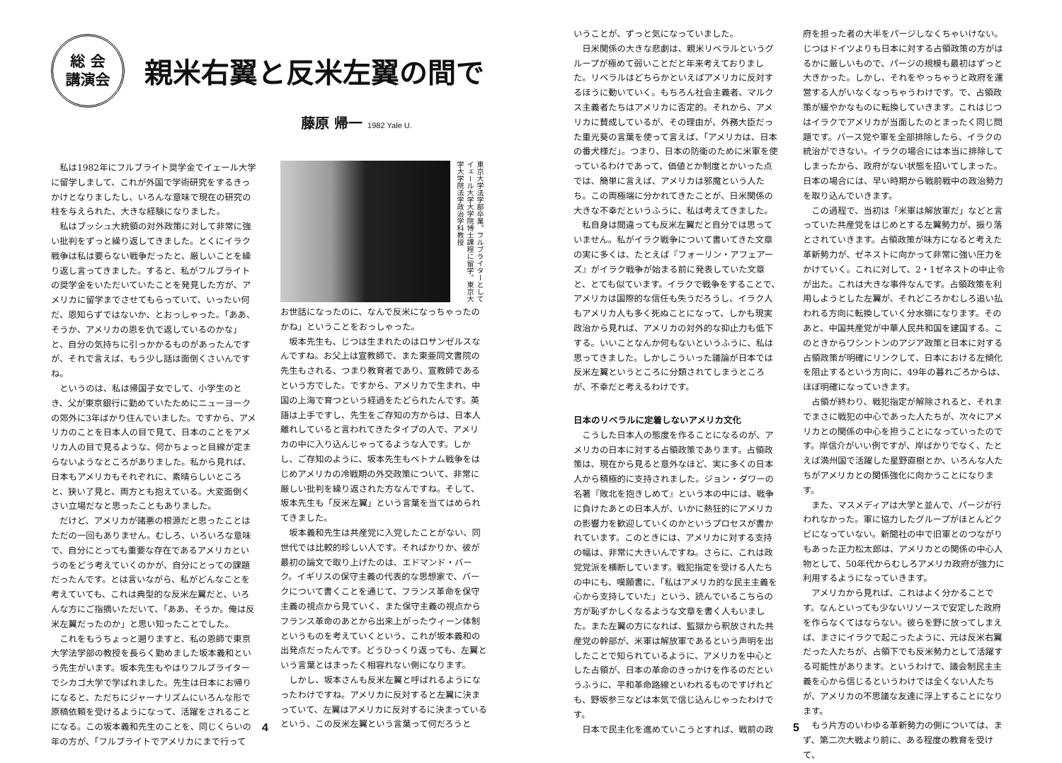総 会
講演会
親米右翼と反米左翼の間で
藤原 帰一 1982 Yale U.
私は1982年にフルブライト奨学金でイェール大学に留学しまして、これが外国で学術研究をするきっかけとなりましたし、いろんな意味で現在の研究の柱を与えられた、大きな経験になりました。
私はブッシュ大統領の対外政策に対して非常に強い批判をずっと繰り返してきました。とくにイラク戦争は私は要らない戦争だったと、厳しいことを繰り返し言ってきました。すると、私がフルブライトの奨学金をいただいていたことを発見した方が、アメリカに留学までさせてもらっていて、いったい何だ、恩知らずではないか、とおっしゃった。「ああ、そうか、アメリカの恩を仇で返しているのかな」と、自分の気持ちに引っかかるものがあったんですが、それで言えば、もう少し話は面倒くさいんですね。
というのは、私は帰国子女でして、小学生のとき、父が東京銀行に勤めていたためにニューヨークの郊外に3年ばかり住んでいました。ですから、アメリカのことを日本人の目で見て、日本のことをアメリカ人の目で見るような、何かちょっと目線が定まらないようなところがありました。私から見れば、日本もアメリカもそれぞれに、素晴らしいところと、狭い了見と、両方とも抱えている。大変面倒くさい立場だなと思ったこともありました。
だけど、アメリカが諸悪の根源だと思ったことはただの一回もありません。むしろ、いろいろな意味で、自分にとっても重要な存在であるアメリカというのをどう考えていくのかが、自分にとっての課題だったんです。とは言いながら、私がどんなことを考えていても、これは典型的な反米左翼だと、いろんな方にご指摘いただいて、「ああ、そうか。俺は反米左翼だったのか」と思い知ったことでした。
これをもうちょっと遡りますと、私の恩師で東京大学法学部の教授を長らく勤めました坂本義和という先生がいます。坂本先生もやはりフルブライターでシカゴ大学で学ばれました。先生は日本にお帰りになると、ただちにジャーナリズムにいろんな形で原稿依頼を受けるようになって、活躍をされることになる。この坂本義和先生のことを、同じくらいの年の方が、「フルブライトでアメリカにまで行って
東京大学法学部卒業。フルブライターとしてイェール大学大学院博士課程に留学。東京大学大学院法学政治学科教授
お世話になったのに、なんで反米になっちゃったのかね」ということをおっしゃった。
坂本先生も、じつは生まれたのはロサンゼルスなんですね。お父上は宣教師で、また東亜同文書院の先生もされる、つまり教育者であり、宣教師であるという方でした。ですから、アメリカで生まれ、中国の上海で育つという経過をたどられたんです。英語は上手ですし、先生をご存知の方からは、日本人離れしていると言われてきたタイプの人で、アメリカの中に入り込んじゃってるような人です。しかし、ご存知のように、坂本先生もベトナム戦争をはじめアメリカの冷戦期の外交政策について、非常に厳しい批判を繰り返された方なんですね。そして、坂本先生も「反米左翼」という言葉を当てはめられてきました。
坂本義和先生は共産党に入党したことがない、同世代では比較的珍しい人です。そればかりか、彼が最初の論文で取り上げたのは、エドマンド・バーク。イギリスの保守主義の代表的な思想家で、バークについて書くことを通じて、フランス革命を保守主義の視点から見ていく、また保守主義の視点からフランス革命のあとから出来上がったウィーン体制というものを考えていくという、これが坂本義和の出発点だったんです。どうひっくり返っても、左翼という言葉とはまったく相容れない側になります。
しかし、坂本さんも反米左翼と呼ばれるようになったわけですね。アメリカに反対すると左翼に決まっていて、左翼はアメリカに反対するに決まっているという、この反米左翼という言葉って何だろうと
4
いうことが、ずっと気になっていました。
日米関係の大きな悲劇は、親米リベラルというグループが極めて弱いことだと年来考えておりました。リベラルはどちらかといえばアメリカに反対するほうに動いていく。もちろん社会主義者、マルクス主義者たちはアメリカに否定的。それから、アメリカに賛成しているが、その理由が、外務大臣だった重光葵の言葉を使って言えば、「アメリカは、日本の番犬様だ」。つまり、日本の防衛のために米軍を使っているわけであって、価値とか制度とかいった点では、簡単に言えば、アメリカは邪魔という人たち。この両極端に分かれてきたことが、日米関係の大きな不幸だというふうに、私は考えてきました。
私自身は間違っても反米左翼だと自分では思っていません。私がイラク戦争について書いてきた文章の実に多くは、たとえば『フォーリン・アフェアーズ』がイラク戦争が始まる前に発表していた文章と、とても似ています。イラクで戦争をすることで、アメリカは国際的な信任も失うだろうし、イラク人もアメリカ人も多く死ぬことになって、しかも現実政治から見れば、アメリカの対外的な抑止力も低下する。いいことなんか何もないというふうに、私は思ってきました。しかしこういった議論が日本では反米左翼というところに分類されてしまうところが、不幸だと考えるわけです。
日本のリベラルに定着しないアメリカ文化
こうした日本人の態度を作ることになるのが、アメリカの日本に対する占領政策であります。占領政策は、現在から見ると意外なほど、実に多くの日本人から積極的に支持されました。ジョン・ダワーの名著『敗北を抱きしめて』という本の中には、戦争に負けたあとの日本人が、いかに熱狂的にアメリカの影響力を歓迎していくのかというプロセスが書かれています。このときには、アメリカに対する支持の幅は、非常に大きいんですね。さらに、これは政党党派を横断しています。戦犯指定を受ける人たちの中にも、嘆願書に、「私はアメリカ的な民主主義を心から支持していた」という、読んでいるこちらの方が恥ずかしくなるような文章を書く人もいました。また左翼の方になれば、監獄から釈放された共産党の幹部が、米軍は解放軍であるという声明を出したことで知られているように、アメリカを中心とした占領が、日本の革命のきっかけを作るのだというふうに、平和革命路線といわれるものですけれども、野坂参三などは本気で信じ込んじゃったわけです。
日本で民主化を進めていこうとすれば、戦前の政
府を担った者の大半をパージしなくちゃいけない。じつはドイツよりも日本に対する占領政策の方がはるかに厳しいもので、パージの規模も最初はずっと大きかった。しかし、それをやっちゃうと政府を運営する人がいなくなっちゃうわけです。で、占領政策が緩やかなものに転換していきます。これはじつはイラクでアメリカが当面したのとまったく同じ問題です。バース党や軍を全部排除したら、イラクの統治ができない。イラクの場合には本当に排除してしまったから、政府がない状態を招いてしまった。日本の場合には、早い時期から戦前戦中の政治勢力を取り込んでいきます。
この過程で、当初は「米軍は解放軍だ」などと言っていた共産党をはじめとする左翼勢力が、振り落とされていきます。占領政策が味方になると考えた革新勢力が、ゼネストに向かって非常に強い圧力をかけていく。これに対して、2・1ゼネストの中止令が出た。これは大きな事件なんです。占領政策を利用しようとした左翼が、それどころかむしろ追い払われる方向に転換していく分水嶺になります。そのあと、中国共産党が中華人民共和国を建国する。このときからワシントンのアジア政策と日本に対する占領政策が明確にリンクして、日本における左傾化を阻止するという方向に、49年の暮れごろからは、ほぼ明確になっていきます。
占領が終わり、戦犯指定が解除されると、それまでまさに戦犯の中心であった人たちが、次々にアメリカとの関係の中心を担うことになっていったのです。岸信介がいい例ですが、岸ばかりでなく、たとえば満州国で活躍した星野直樹とか、いろんな人たちがアメリカとの関係強化に向かうことになります。
また、マスメディアは大学と並んで、パージが行われなかった。軍に協力したグループがほとんどクビになっていない。新聞社の中で旧軍とのつながりもあった正力松太郎は、アメリカとの関係の中心人物として、50年代からむしろアメリカ政府が強力に利用するようになっていきます。
アメリカから見れば、これはよく分かることです。なんといっても少ないリソースで安定した政府を作らなくてはならない。彼らを野に放ってしまえば、まさにイラクで起こったように、元は反米右翼だった人たちが、占領下でも反米勢力として活躍する可能性があります。というわけで、議会制民主主義を心から信じるというわけでは全くない人たちが、アメリカの不思議な友達に浮上することになります。
もう片方のいわゆる革新勢力の側については、まず、第二次大戦より前に、ある程度の教育を受けて、
5